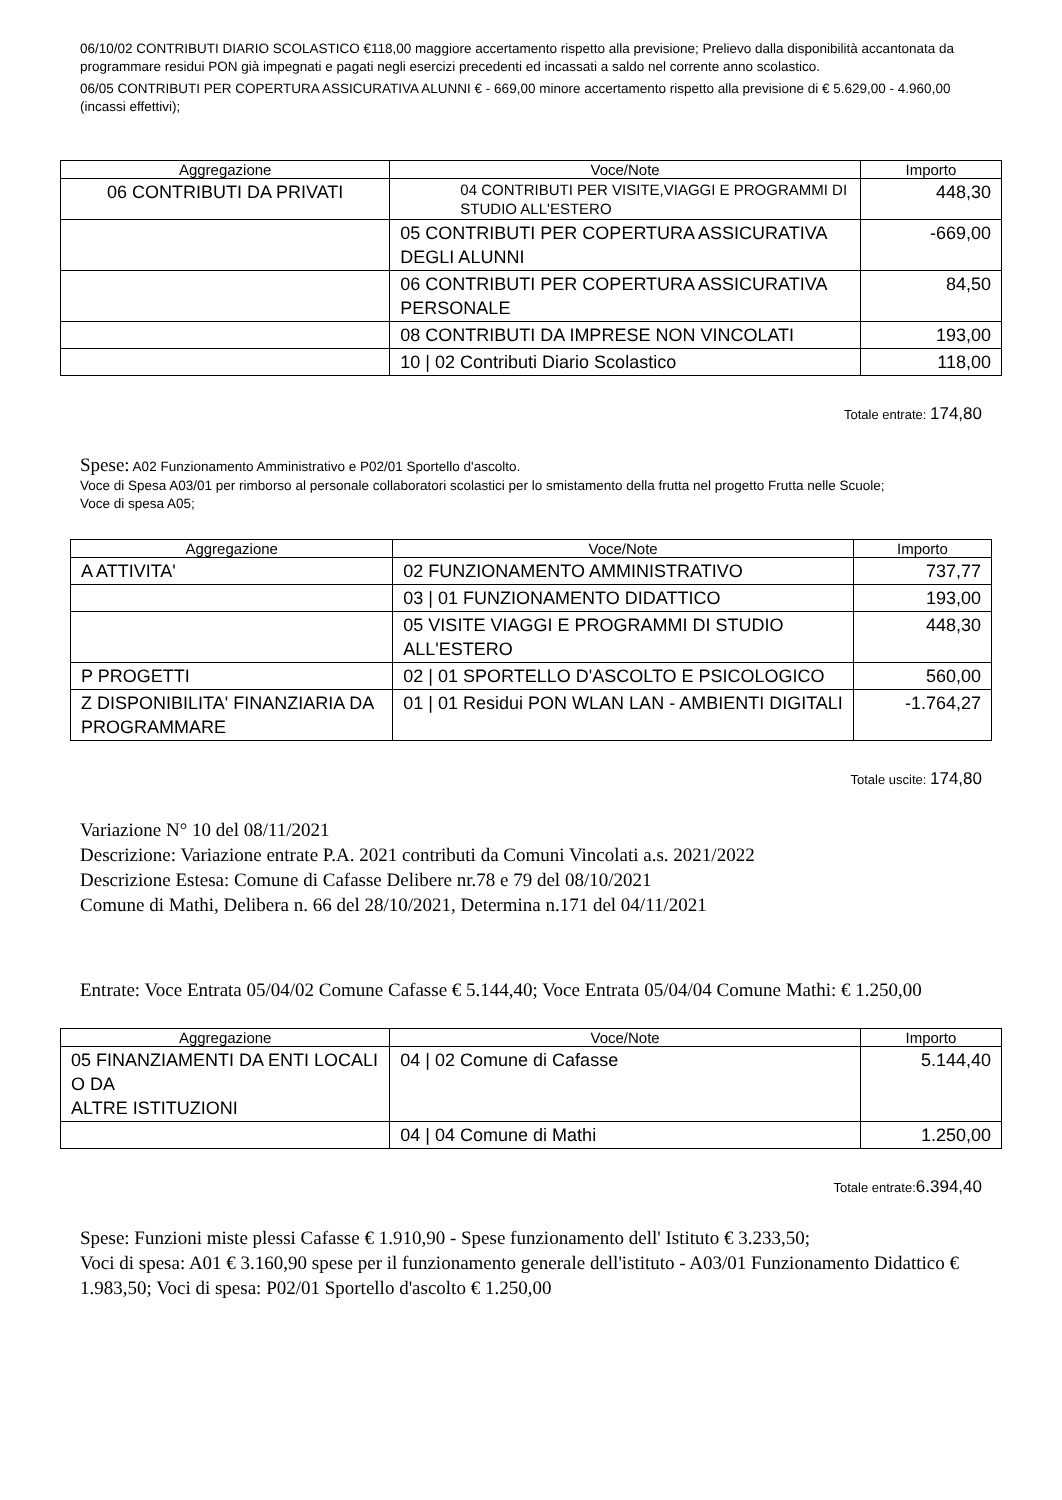06/10/02 CONTRIBUTI DIARIO SCOLASTICO €118,00 maggiore accertamento rispetto alla previsione; Prelievo dalla disponibilità accantonata da programmare residui PON già impegnati e pagati negli esercizi precedenti ed incassati a saldo nel corrente anno scolastico.
06/05 CONTRIBUTI PER COPERTURA ASSICURATIVA ALUNNI € - 669,00 minore accertamento rispetto alla previsione di € 5.629,00 - 4.960,00 (incassi effettivi);
| Aggregazione | Voce/Note | Importo |
| --- | --- | --- |
| 06 CONTRIBUTI DA PRIVATI | 04 CONTRIBUTI PER VISITE,VIAGGI E PROGRAMMI DI STUDIO ALL'ESTERO | 448,30 |
| | 05 CONTRIBUTI PER COPERTURA ASSICURATIVA DEGLI ALUNNI | -669,00 |
| | 06 CONTRIBUTI PER COPERTURA ASSICURATIVA PERSONALE | 84,50 |
| | 08 CONTRIBUTI DA IMPRESE NON VINCOLATI | 193,00 |
| | 10 / 02 Contributi Diario Scolastico | 118,00 |
Totale entrate: 174,80
Spese: A02 Funzionamento Amministrativo e P02/01 Sportello d'ascolto.
Voce di Spesa A03/01 per rimborso al personale collaboratori scolastici per lo smistamento della frutta nel progetto Frutta nelle Scuole;
Voce di spesa A05;
| Aggregazione | Voce/Note | Importo |
| --- | --- | --- |
| A ATTIVITA' | 02 FUNZIONAMENTO AMMINISTRATIVO | 737,77 |
| | 03 / 01 FUNZIONAMENTO DIDATTICO | 193,00 |
| | 05 VISITE VIAGGI E PROGRAMMI DI STUDIO ALL'ESTERO | 448,30 |
| P PROGETTI | 02 / 01 SPORTELLO D'ASCOLTO E PSICOLOGICO | 560,00 |
| Z DISPONIBILITA' FINANZIARIA DA PROGRAMMARE | 01 / 01 Residui PON WLAN LAN - AMBIENTI DIGITALI | -1.764,27 |
Totale uscite: 174,80
Variazione N° 10 del 08/11/2021
Descrizione: Variazione entrate P.A. 2021 contributi da Comuni Vincolati a.s. 2021/2022
Descrizione Estesa: Comune di Cafasse Delibere nr.78 e 79 del 08/10/2021
Comune di Mathi, Delibera n. 66 del 28/10/2021, Determina n.171 del 04/11/2021
Entrate: Voce Entrata 05/04/02 Comune Cafasse € 5.144,40; Voce Entrata 05/04/04 Comune Mathi: € 1.250,00
| Aggregazione | Voce/Note | Importo |
| --- | --- | --- |
| 05 FINANZIAMENTI DA ENTI LOCALI O DA ALTRE ISTITUZIONI | 04 / 02 Comune di Cafasse | 5.144,40 |
| | 04 / 04 Comune di Mathi | 1.250,00 |
Totale entrate:6.394,40
Spese: Funzioni miste plessi Cafasse € 1.910,90 - Spese funzionamento dell' Istituto € 3.233,50;
Voci di spesa: A01 € 3.160,90 spese per il funzionamento generale dell'istituto - A03/01 Funzionamento Didattico € 1.983,50; Voci di spesa: P02/01 Sportello d'ascolto € 1.250,00